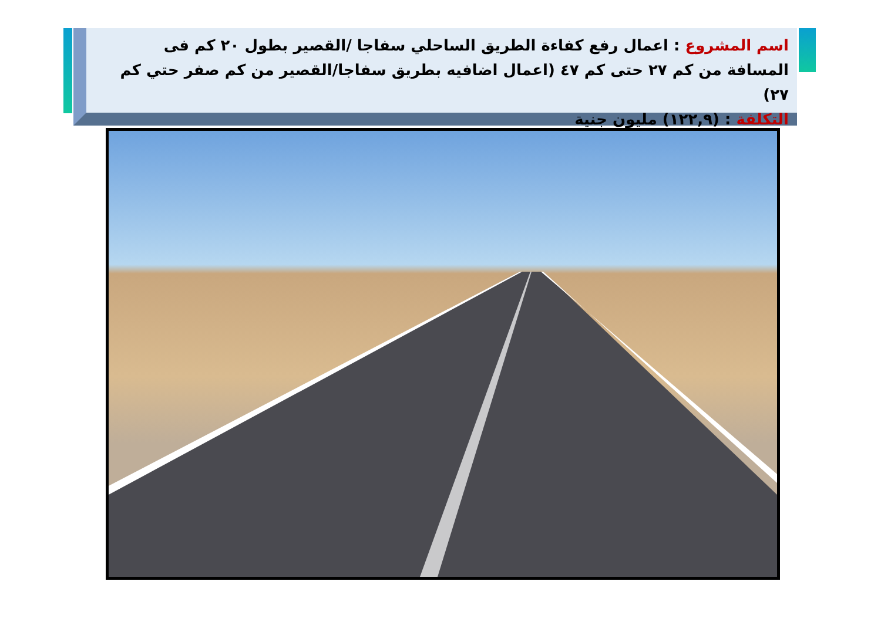اسم المشروع : اعمال رفع كفاءة الطريق الساحلي سفاجا /القصير بطول ٢٠ كم فى المسافة من كم ٢٧ حتى كم ٤٧ (اعمال اضافيه بطريق سفاجا/القصير من كم صفر حتي كم ٢٧)
التكلفة : (١٢٢,٩) مليون جنية